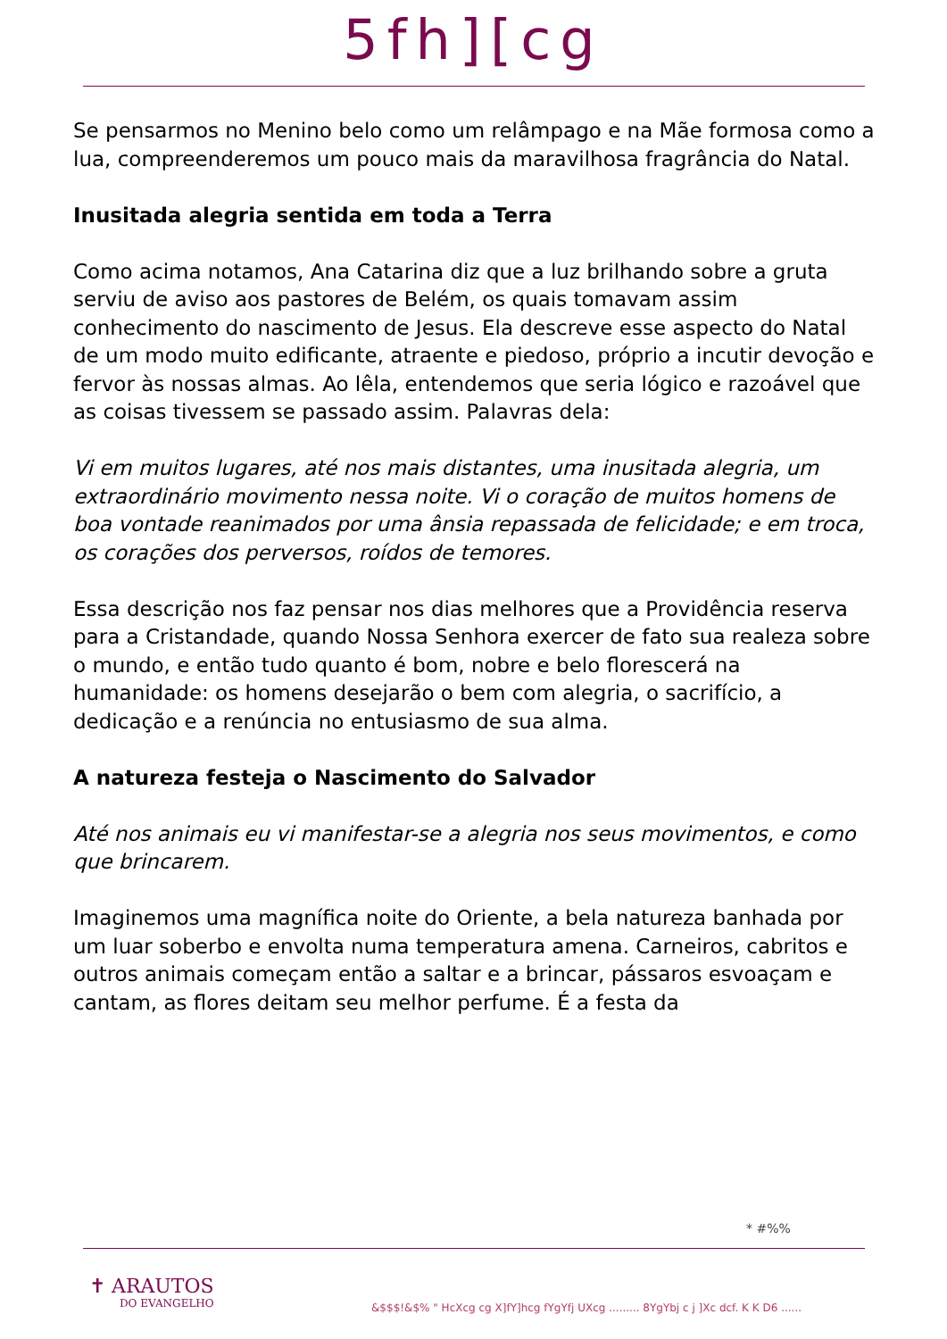5fh][cg
Se pensarmos no Menino belo como um relâmpago e na Mãe formosa como a lua, compreenderemos um pouco mais da maravilhosa fragrância do Natal.
Inusitada alegria sentida em toda a Terra
Como acima notamos, Ana Catarina diz que a luz brilhando sobre a gruta serviu de aviso aos pastores de Belém, os quais tomavam assim conhecimento do nascimento de Jesus. Ela descreve esse aspecto do Natal de um modo muito edificante, atraente e piedoso, próprio a incutir devoção e fervor às nossas almas. Ao lêla, entendemos que seria lógico e razoável que as coisas tivessem se passado assim. Palavras dela:
Vi em muitos lugares, até nos mais distantes, uma inusitada alegria, um extraordinário movimento nessa noite. Vi o coração de muitos homens de boa vontade reanimados por uma ânsia repassada de felicidade; e em troca, os corações dos perversos, roídos de temores.
Essa descrição nos faz pensar nos dias melhores que a Providência reserva para a Cristandade, quando Nossa Senhora exercer de fato sua realeza sobre o mundo, e então tudo quanto é bom, nobre e belo florescerá na humanidade: os homens desejarão o bem com alegria, o sacrifício, a dedicação e a renúncia no entusiasmo de sua alma.
A natureza festeja o Nascimento do Salvador
Até nos animais eu vi manifestar-se a alegria nos seus movimentos, e como que brincarem.
Imaginemos uma magnífica noite do Oriente, a bela natureza banhada por um luar soberbo e envolta numa temperatura amena. Carneiros, cabritos e outros animais começam então a saltar e a brincar, pássaros esvoaçam e cantam, as flores deitam seu melhor perfume. É a festa da
* #%%
✝ ARAUTOS
DO EVANGELHO
&$$$!&$% " HcXcg cg X]fY]hcg fYgYfj UXcg ......... 8YgYbj c j ]Xc dcf. K K D6 ......